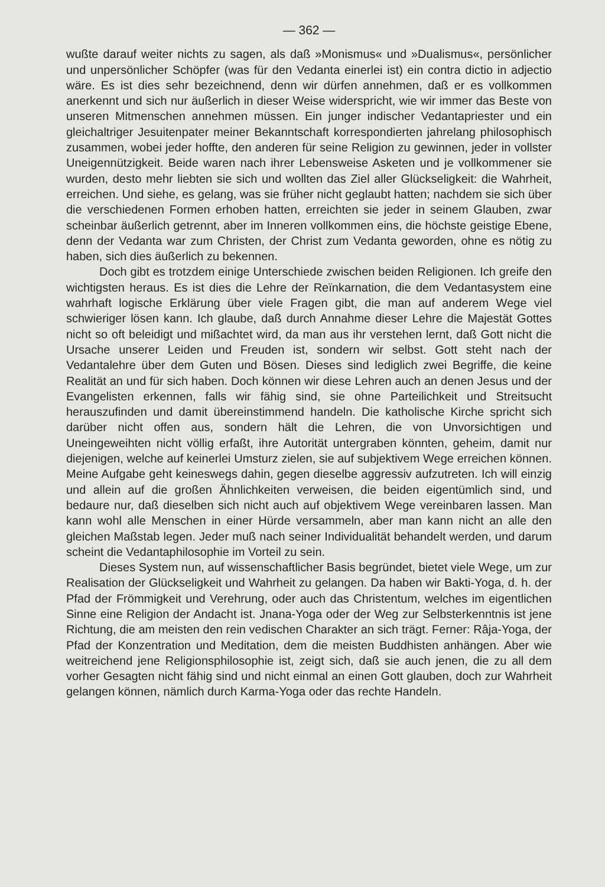— 362 —
wußte darauf weiter nichts zu sagen, als daß »Monismus« und »Dualismus«, persönlicher und unpersönlicher Schöpfer (was für den Vedanta einerlei ist) ein contra dictio in adjectio wäre. Es ist dies sehr bezeichnend, denn wir dürfen annehmen, daß er es vollkommen anerkennt und sich nur äußerlich in dieser Weise widerspricht, wie wir immer das Beste von unseren Mitmenschen annehmen müssen. Ein junger indischer Vedantapriester und ein gleichaltriger Jesuitenpater meiner Bekanntschaft korrespondierten jahrelang philosophisch zusammen, wobei jeder hoffte, den anderen für seine Religion zu gewinnen, jeder in vollster Uneigennützigkeit. Beide waren nach ihrer Lebensweise Asketen und je vollkommener sie wurden, desto mehr liebten sie sich und wollten das Ziel aller Glückseligkeit: die Wahrheit, erreichen. Und siehe, es gelang, was sie früher nicht geglaubt hatten; nachdem sie sich über die verschiedenen Formen erhoben hatten, erreichten sie jeder in seinem Glauben, zwar scheinbar äußerlich getrennt, aber im Inneren vollkommen eins, die höchste geistige Ebene, denn der Vedanta war zum Christen, der Christ zum Vedanta geworden, ohne es nötig zu haben, sich dies äußerlich zu bekennen.
Doch gibt es trotzdem einige Unterschiede zwischen beiden Religionen. Ich greife den wichtigsten heraus. Es ist dies die Lehre der Reïnkarnation, die dem Vedantasystem eine wahrhaft logische Erklärung über viele Fragen gibt, die man auf anderem Wege viel schwieriger lösen kann. Ich glaube, daß durch Annahme dieser Lehre die Majestät Gottes nicht so oft beleidigt und mißachtet wird, da man aus ihr verstehen lernt, daß Gott nicht die Ursache unserer Leiden und Freuden ist, sondern wir selbst. Gott steht nach der Vedantalehre über dem Guten und Bösen. Dieses sind lediglich zwei Begriffe, die keine Realität an und für sich haben. Doch können wir diese Lehren auch an denen Jesus und der Evangelisten erkennen, falls wir fähig sind, sie ohne Parteilichkeit und Streitsucht herauszufinden und damit übereinstimmend handeln. Die katholische Kirche spricht sich darüber nicht offen aus, sondern hält die Lehren, die von Unvorsichtigen und Uneingeweihten nicht völlig erfaßt, ihre Autorität untergraben könnten, geheim, damit nur diejenigen, welche auf keinerlei Umsturz zielen, sie auf subjektivem Wege erreichen können. Meine Aufgabe geht keineswegs dahin, gegen dieselbe aggressiv aufzutreten. Ich will einzig und allein auf die großen Ähnlichkeiten verweisen, die beiden eigentümlich sind, und bedaure nur, daß dieselben sich nicht auch auf objektivem Wege vereinbaren lassen. Man kann wohl alle Menschen in einer Hürde versammeln, aber man kann nicht an alle den gleichen Maßstab legen. Jeder muß nach seiner Individualität behandelt werden, und darum scheint die Vedantaphilosophie im Vorteil zu sein.
Dieses System nun, auf wissenschaftlicher Basis begründet, bietet viele Wege, um zur Realisation der Glückseligkeit und Wahrheit zu gelangen. Da haben wir Bakti-Yoga, d. h. der Pfad der Frömmigkeit und Verehrung, oder auch das Christentum, welches im eigentlichen Sinne eine Religion der Andacht ist. Jnana-Yoga oder der Weg zur Selbsterkenntnis ist jene Richtung, die am meisten den rein vedischen Charakter an sich trägt. Ferner: Râja-Yoga, der Pfad der Konzentration und Meditation, dem die meisten Buddhisten anhängen. Aber wie weitreichend jene Religionsphilosophie ist, zeigt sich, daß sie auch jenen, die zu all dem vorher Gesagten nicht fähig sind und nicht einmal an einen Gott glauben, doch zur Wahrheit gelangen können, nämlich durch Karma-Yoga oder das rechte Handeln.